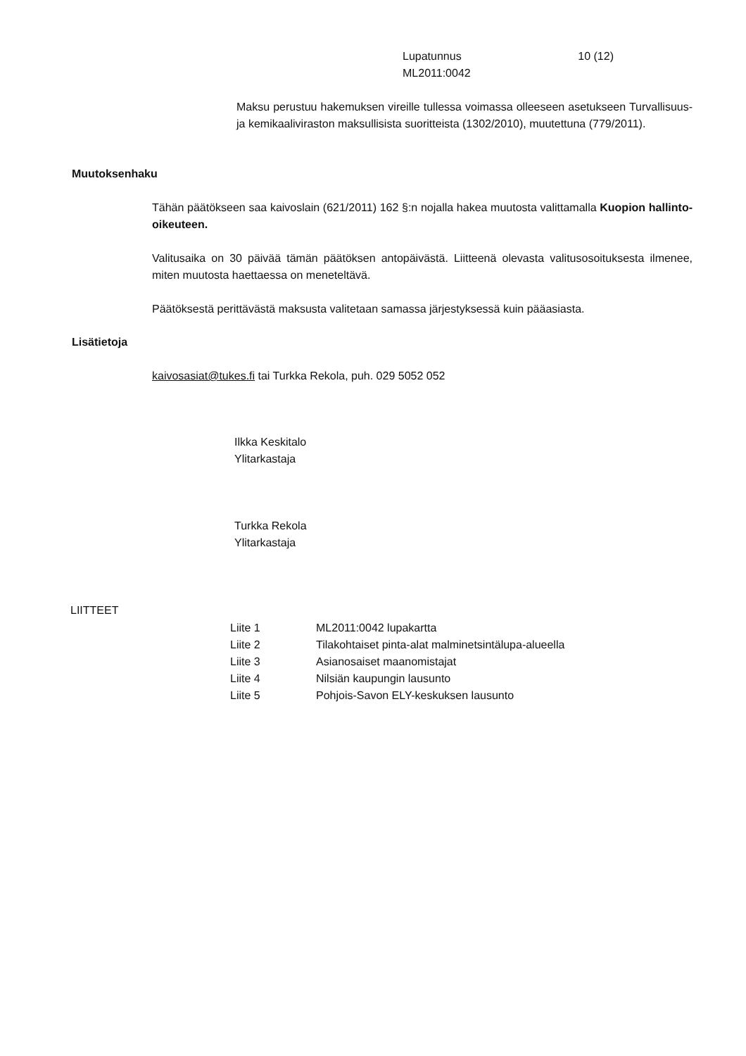Lupatunnus 10 (12)
ML2011:0042
Maksu perustuu hakemuksen vireille tullessa voimassa olleeseen asetukseen Turvallisuus- ja kemikaaliviraston maksullisista suoritteista (1302/2010), muutettuna (779/2011).
Muutoksenhaku
Tähän päätökseen saa kaivoslain (621/2011) 162 §:n nojalla hakea muutosta valittamalla Kuopion hallinto-oikeuteen.
Valitusaika on 30 päivää tämän päätöksen antopäivästä. Liitteenä olevasta valitusosoituksesta ilmenee, miten muutosta haettaessa on meneteltävä.
Päätöksestä perittävästä maksusta valitetaan samassa järjestyksessä kuin pääasiasta.
Lisätietoja
kaivosasiat@tukes.fi tai Turkka Rekola, puh. 029 5052 052
Ilkka Keskitalo
Ylitarkastaja
Turkka Rekola
Ylitarkastaja
LIITTEET
| Liite 1 | ML2011:0042 lupakartta |
| Liite 2 | Tilakohtaiset pinta-alat malminetsintälupa-alueella |
| Liite 3 | Asianosaiset maanomistajat |
| Liite 4 | Nilsiän kaupungin lausunto |
| Liite 5 | Pohjois-Savon ELY-keskuksen lausunto |